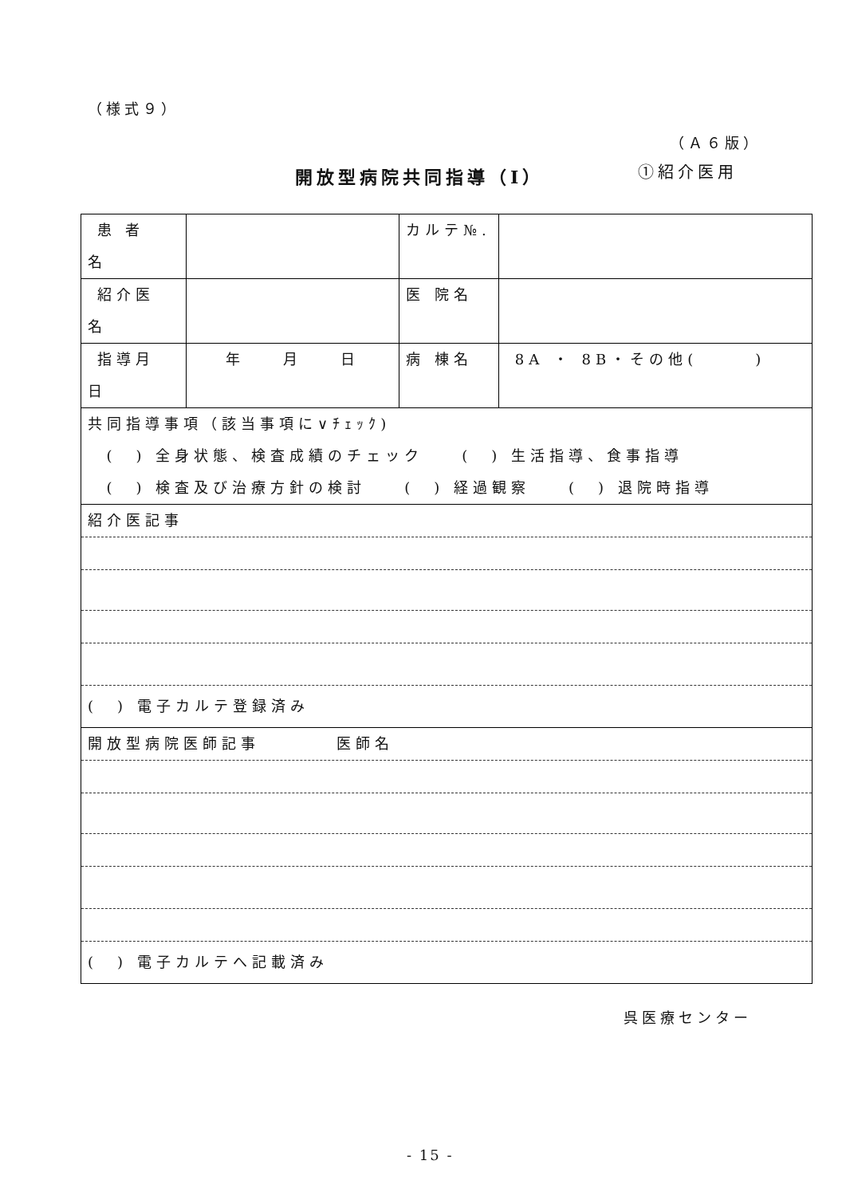（様式９）
（Ａ６版）
開放型病院共同指導（Ⅰ） ①紹介医用
| 患 者 名 | | カルテ№. | |
| 紹介医 名 | | 医 院名 | |
| 指導月 日 | 年 月 日 | 病 棟名 | 8A ・ 8B・その他( ) |
| 共同指導事項（該当事項に∨ﾁｪｯｸ) ( ) 全身状態、検査成績のチェック ( ) 生活指導、食事指導 ( ) 検査及び治療方針の検討 ( ) 経過観察 ( ) 退院時指導 | | | |
| 紹介医記事 ( ) 電子カルテ登録済み | | | |
| 開放型病院医師記事 医師名 ( ) 電子カルテへ記載済み | | | |
呉医療センター
- 15 -